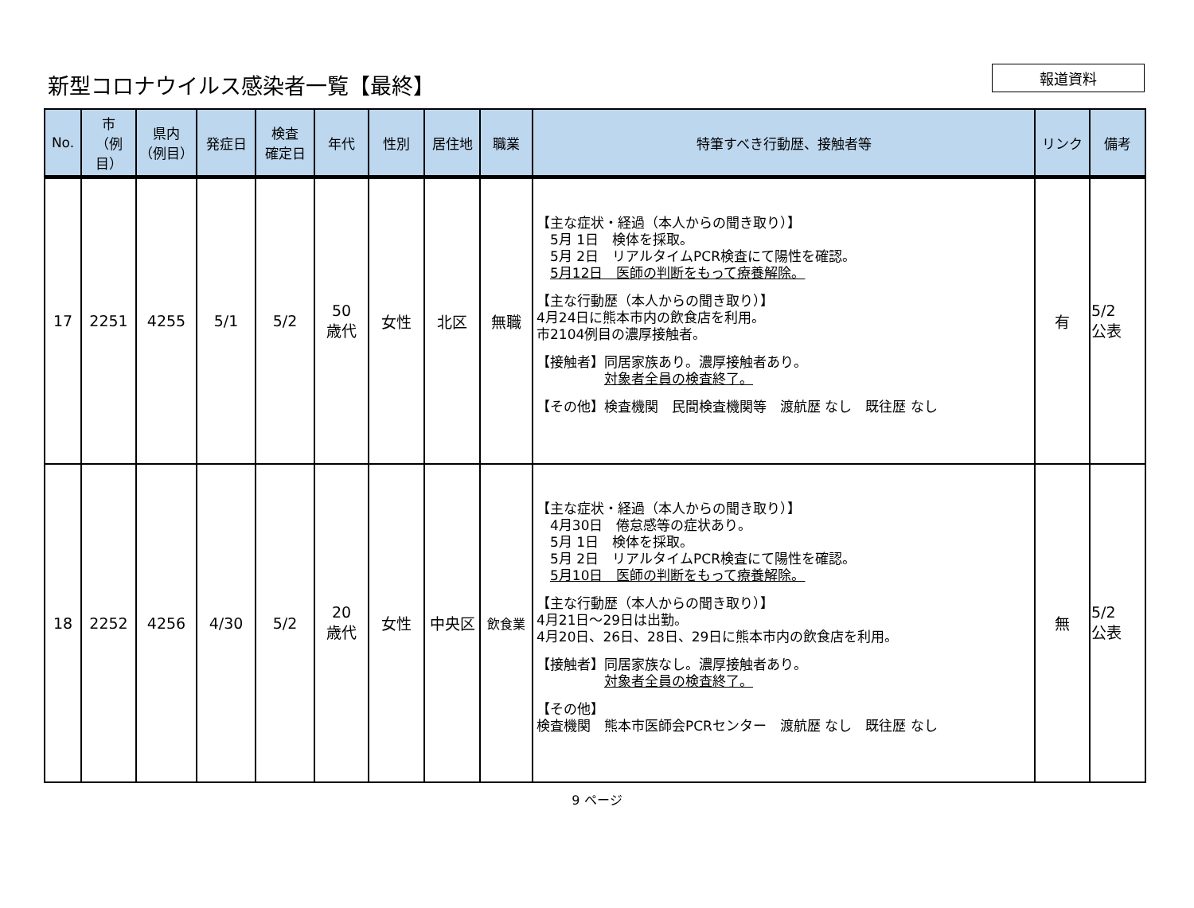新型コロナウイルス感染者一覧【最終】
報道資料
| No. | 市 （例目） | 県内 （例目） | 発症日 | 検査 確定日 | 年代 | 性別 | 居住地 | 職業 | 特筆すべき行動歴、接触者等 | リンク | 備考 |
| --- | --- | --- | --- | --- | --- | --- | --- | --- | --- | --- | --- |
| 17 | 2251 | 4255 | 5/1 | 5/2 | 50 歳代 | 女性 | 北区 | 無職 | 【主な症状・経過（本人からの聞き取り）】 5月 1日 検体を採取。 5月 2日 リアルタイムPCR検査にて陽性を確認。 5月12日 医師の判断をもって療養解除。 【主な行動歴（本人からの聞き取り）】 4月24日に熊本市内の飲食店を利用。 市2104例目の濃厚接触者。 【接触者】同居家族あり。濃厚接触者あり。 対象者全員の検査終了。 【その他】検査機関 民間検査機関等 渡航歴 なし 既往歴 なし | 有 | 5/2 公表 |
| 18 | 2252 | 4256 | 4/30 | 5/2 | 20 歳代 | 女性 | 中央区 | 飲食業 | 【主な症状・経過（本人からの聞き取り）】 4月30日 倦怠感等の症状あり。 5月 1日 検体を採取。 5月 2日 リアルタイムPCR検査にて陽性を確認。 5月10日 医師の判断をもって療養解除。 【主な行動歴（本人からの聞き取り）】 4月21日～29日は出勤。 4月20日、26日、28日、29日に熊本市内の飲食店を利用。 【接触者】同居家族なし。濃厚接触者あり。 対象者全員の検査終了。 【その他】 検査機関 熊本市医師会PCRセンター 渡航歴 なし 既往歴 なし | 無 | 5/2 公表 |
9 ページ